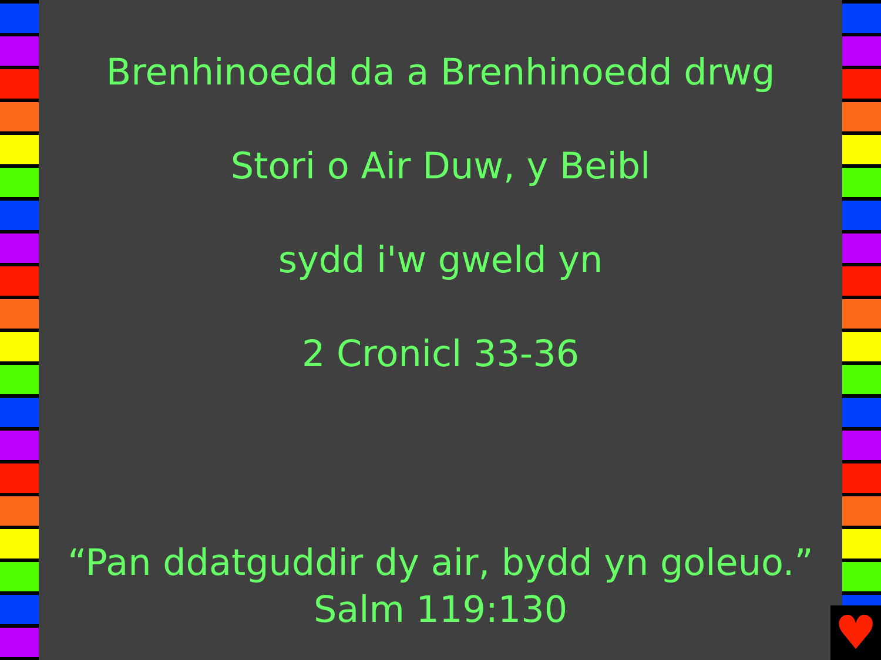Brenhinoedd da a Brenhinoedd drwg
Stori o Air Duw, y Beibl
sydd i'w gweld yn
2 Cronicl 33-36
“Pan ddatguddir dy air, bydd yn goleuo.”
Salm 119:130
♥